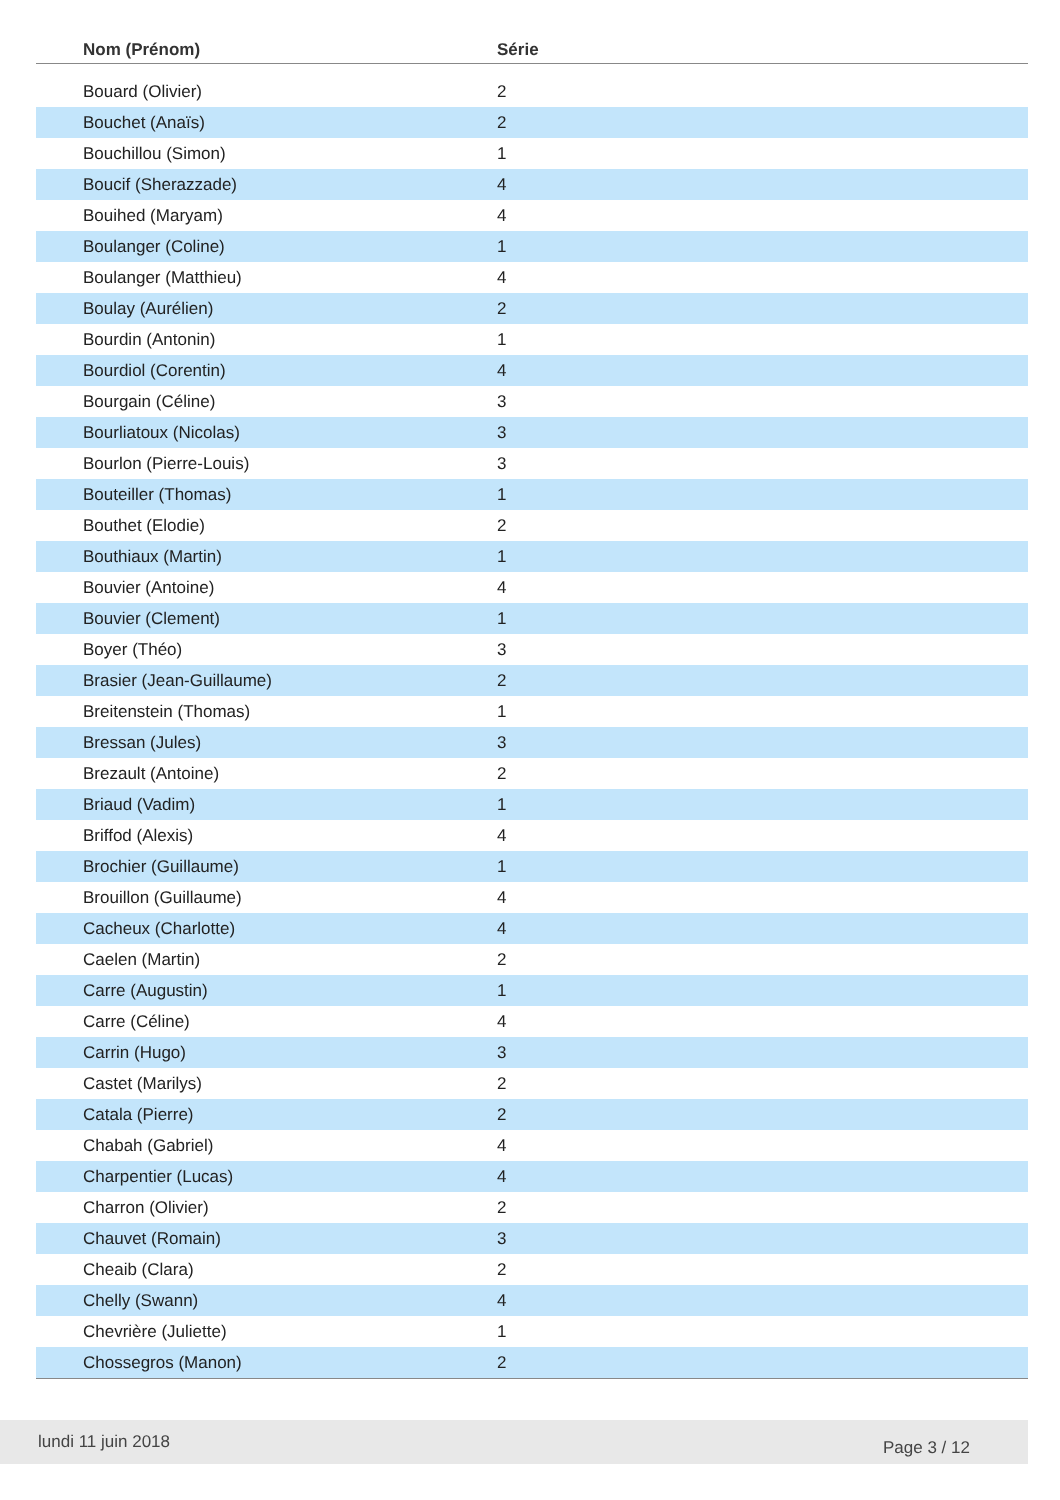| Nom (Prénom) | Série |
| --- | --- |
| Bouard (Olivier) | 2 |
| Bouchet (Anaïs) | 2 |
| Bouchillou (Simon) | 1 |
| Boucif (Sherazzade) | 4 |
| Bouihed (Maryam) | 4 |
| Boulanger (Coline) | 1 |
| Boulanger (Matthieu) | 4 |
| Boulay (Aurélien) | 2 |
| Bourdin (Antonin) | 1 |
| Bourdiol (Corentin) | 4 |
| Bourgain (Céline) | 3 |
| Bourliatoux (Nicolas) | 3 |
| Bourlon (Pierre-Louis) | 3 |
| Bouteiller (Thomas) | 1 |
| Bouthet (Elodie) | 2 |
| Bouthiaux (Martin) | 1 |
| Bouvier (Antoine) | 4 |
| Bouvier (Clement) | 1 |
| Boyer (Théo) | 3 |
| Brasier (Jean-Guillaume) | 2 |
| Breitenstein (Thomas) | 1 |
| Bressan (Jules) | 3 |
| Brezault (Antoine) | 2 |
| Briaud (Vadim) | 1 |
| Briffod (Alexis) | 4 |
| Brochier (Guillaume) | 1 |
| Brouillon (Guillaume) | 4 |
| Cacheux (Charlotte) | 4 |
| Caelen (Martin) | 2 |
| Carre (Augustin) | 1 |
| Carre (Céline) | 4 |
| Carrin (Hugo) | 3 |
| Castet (Marilys) | 2 |
| Catala (Pierre) | 2 |
| Chabah (Gabriel) | 4 |
| Charpentier (Lucas) | 4 |
| Charron (Olivier) | 2 |
| Chauvet (Romain) | 3 |
| Cheaib (Clara) | 2 |
| Chelly (Swann) | 4 |
| Chevrière (Juliette) | 1 |
| Chossegros (Manon) | 2 |
lundi 11 juin 2018 Page 3 / 12